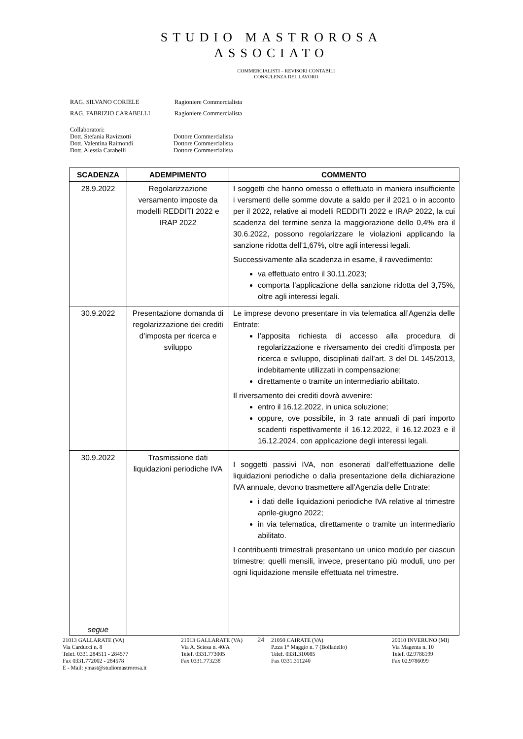STUDIO MASTROROSA
ASSOCIATO
COMMERCIALISTI – REVISORI CONTABILI
CONSULENZA DEL LAVORO
RAG. SILVANO CORIELE Ragioniere Commercialista
RAG. FABRIZIO CARABELLI Ragioniere Commercialista
Collaboratori:
Dott. Stefania Ravizzotti Dottore Commercialista
Dott. Valentina Raimondi Dottore Commercialista
Dott. Alessia Carabelli Dottore Commercialista
| SCADENZA | ADEMPIMENTO | COMMENTO |
| --- | --- | --- |
| 28.9.2022 | Regolarizzazione versamento imposte da modelli REDDITI 2022 e IRAP 2022 | I soggetti che hanno omesso o effettuato in maniera insufficiente i versmenti delle somme dovute a saldo per il 2021 o in acconto per il 2022, relative ai modelli REDDITI 2022 e IRAP 2022, la cui scadenza del termine senza la maggiorazione dello 0,4% era il 30.6.2022, possono regolarizzare le violazioni applicando la sanzione ridotta dell’1,67%, oltre agli interessi legali. Successivamente alla scadenza in esame, il ravvedimento: va effettuato entro il 30.11.2023; comporta l’applicazione della sanzione ridotta del 3,75%, oltre agli interessi legali. |
| 30.9.2022 | Presentazione domanda di regolarizzazione dei crediti d’imposta per ricerca e sviluppo | Le imprese devono presentare in via telematica all’Agenzia delle Entrate: l’apposita richiesta di accesso alla procedura di regolarizzazione e riversamento dei crediti d’imposta per ricerca e sviluppo, disciplinati dall’art. 3 del DL 145/2013, indebitamente utilizzati in compensazione; direttamente o tramite un intermediario abilitato. Il riversamento dei crediti dovrà avvenire: entro il 16.12.2022, in unica soluzione; oppure, ove possibile, in 3 rate annuali di pari importo scadenti rispettivamente il 16.12.2022, il 16.12.2023 e il 16.12.2024, con applicazione degli interessi legali. |
| 30.9.2022 segue | Trasmissione dati liquidazioni periodiche IVA | I soggetti passivi IVA, non esonerati dall’effettuazione delle liquidazioni periodiche o dalla presentazione della dichiarazione IVA annuale, devono trasmettere all’Agenzia delle Entrate: i dati delle liquidazioni periodiche IVA relative al trimestre aprile-giugno 2022; in via telematica, direttamente o tramite un intermediario abilitato. I contribuenti trimestrali presentano un unico modulo per ciascun trimestre; quelli mensili, invece, presentano più moduli, uno per ogni liquidazione mensile effettuata nel trimestre. |
21013 GALLARATE (VA)
Via Carducci n. 8
Telef. 0331.284511 - 284577
Fax 0331.772002 - 284578
E - Mail: ymast@studiomastrorosa.it
21013 GALLARATE (VA)
Via A. Sciesa n. 40/A
Telef. 0331.773005
Fax 0331.773238
24 21050 CAIRATE (VA)
P.zza 1° Maggio n. 7 (Bolladello)
Telef. 0331.310085
Fax 0331.311240
20010 INVERUNO (MI)
Via Magenta n. 10
Telef. 02.9786199
Fax 02.9786099